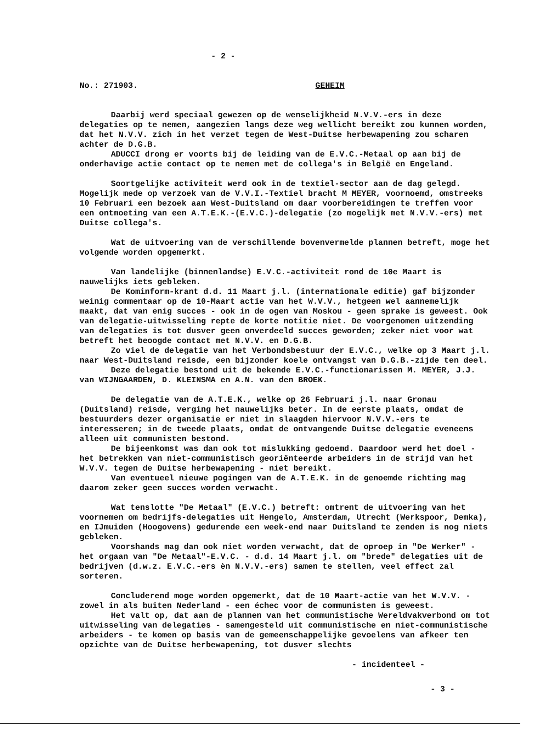- 2 -
No.: 271903. GEHEIM
Daarbij werd speciaal gewezen op de wenselijkheid N.V.V.-ers in deze delegaties op te nemen, aangezien langs deze weg wellicht bereikt zou kunnen worden, dat het N.V.V. zich in het verzet tegen de West-Duitse herbewapening zou scharen achter de D.G.B.
ADUCCI drong er voorts bij de leiding van de E.V.C.-Metaal op aan bij de onderhavige actie contact op te nemen met de collega's in België en Engeland.
Soortgelijke activiteit werd ook in de textiel-sector aan de dag gelegd. Mogelijk mede op verzoek van de V.V.I.-Textiel bracht M MEYER, voornoemd, omstreeks 10 Februari een bezoek aan West-Duitsland om daar voorbereidingen te treffen voor een ontmoeting van een A.T.E.K.-(E.V.C.)-delegatie (zo mogelijk met N.V.V.-ers) met Duitse collega's.
Wat de uitvoering van de verschillende bovenvermelde plannen betreft, moge het volgende worden opgemerkt.
Van landelijke (binnenlandse) E.V.C.-activiteit rond de 10e Maart is nauwelijks iets gebleken.
De Kominform-krant d.d. 11 Maart j.l. (internationale editie) gaf bijzonder weinig commentaar op de 10-Maart actie van het W.V.V., hetgeen wel aannemelijk maakt, dat van enig succes - ook in de ogen van Moskou - geen sprake is geweest. Ook van delegatie-uitwisseling repte de korte notitie niet. De voorgenomen uitzending van delegaties is tot dusver geen onverdeeld succes geworden; zeker niet voor wat betreft het beoogde contact met N.V.V. en D.G.B.
Zo viel de delegatie van het Verbondsbestuur der E.V.C., welke op 3 Maart j.l. naar West-Duitsland reisde, een bijzonder koele ontvangst van D.G.B.-zijde ten deel.
Deze delegatie bestond uit de bekende E.V.C.-functionarissen M. MEYER, J.J. van WIJNGAARDEN, D. KLEINSMA en A.N. van den BROEK.
De delegatie van de A.T.E.K., welke op 26 Februari j.l. naar Gronau (Duitsland) reisde, verging het nauwelijks beter. In de eerste plaats, omdat de bestuurders dezer organisatie er niet in slaagden hiervoor N.V.V.-ers te interesseren; in de tweede plaats, omdat de ontvangende Duitse delegatie eveneens alleen uit communisten bestond.
De bijeenkomst was dan ook tot mislukking gedoemd. Daardoor werd het doel - het betrekken van niet-communistisch georiënteerde arbeiders in de strijd van het W.V.V. tegen de Duitse herbewapening - niet bereikt.
Van eventueel nieuwe pogingen van de A.T.E.K. in de genoemde richting mag daarom zeker geen succes worden verwacht.
Wat tenslotte "De Metaal" (E.V.C.) betreft: omtrent de uitvoering van het voornemen om bedrijfs-delegaties uit Hengelo, Amsterdam, Utrecht (Werkspoor, Demka), en IJmuiden (Hoogovens) gedurende een week-end naar Duitsland te zenden is nog niets gebleken.
Voorshands mag dan ook niet worden verwacht, dat de oproep in "De Werker" - het orgaan van "De Metaal"-E.V.C. - d.d. 14 Maart j.l. om "brede" delegaties uit de bedrijven (d.w.z. E.V.C.-ers èn N.V.V.-ers) samen te stellen, veel effect zal sorteren.
Concluderend moge worden opgemerkt, dat de 10 Maart-actie van het W.V.V. - zowel in als buiten Nederland - een échec voor de communisten is geweest.
Het valt op, dat aan de plannen van het communistische Wereldvakverbond om tot uitwisseling van delegaties - samengesteld uit communistische en niet-communistische arbeiders - te komen op basis van de gemeenschappelijke gevoelens van afkeer ten opzichte van de Duitse herbewapening, tot dusver slechts
- incidenteel -
- 3 -